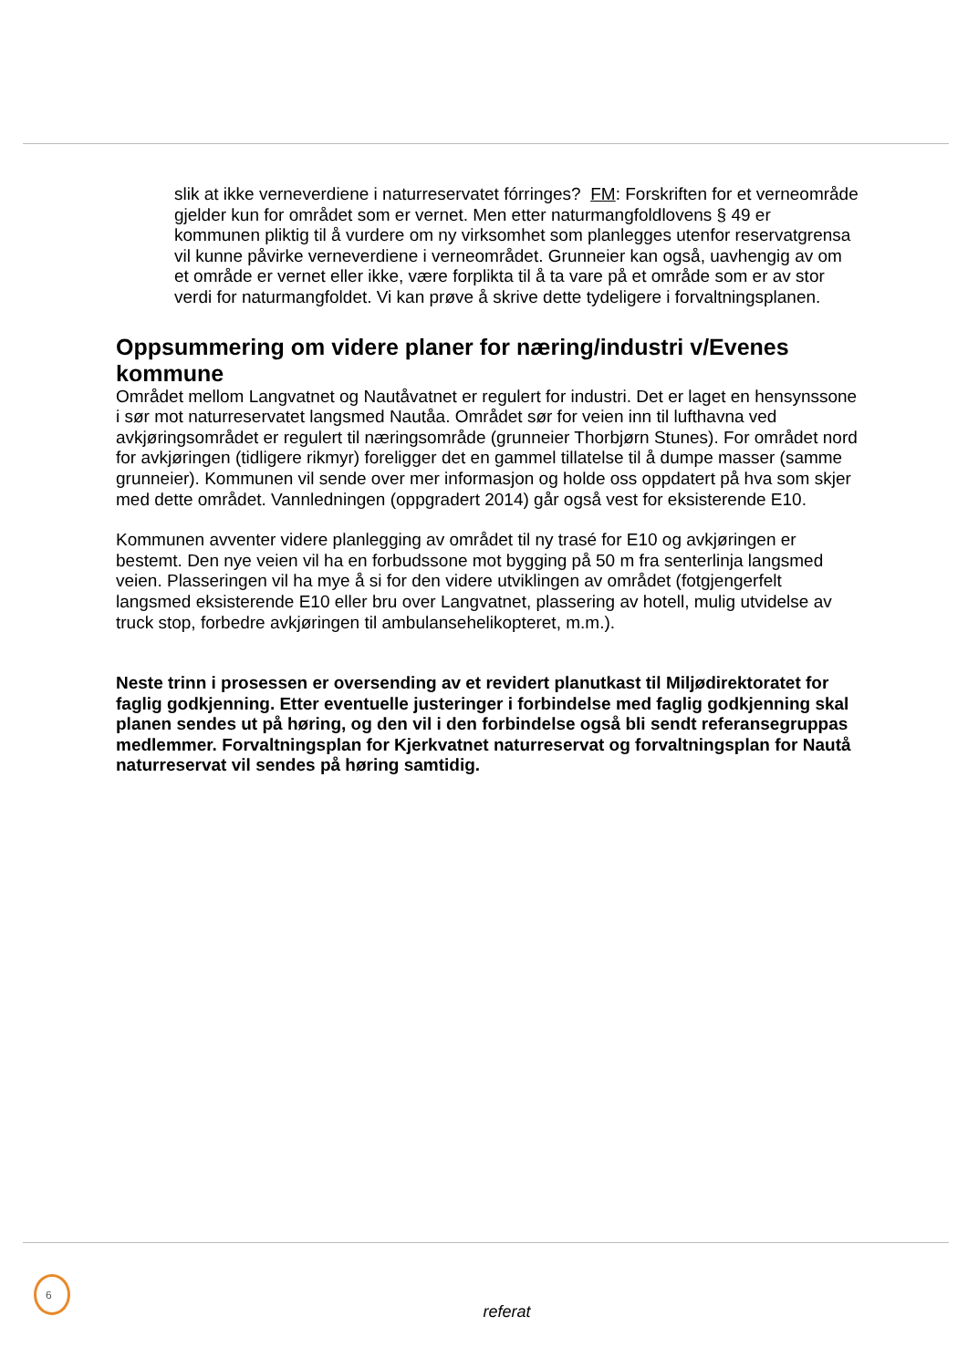slik at ikke verneverdiene i naturreservatet fórringes? FM: Forskriften for et verneområde gjelder kun for området som er vernet. Men etter naturmangfoldlovens § 49 er kommunen pliktig til å vurdere om ny virksomhet som planlegges utenfor reservatgrensa vil kunne påvirke verneverdiene i verneområdet. Grunneier kan også, uavhengig av om et område er vernet eller ikke, være forplikta til å ta vare på et område som er av stor verdi for naturmangfoldet. Vi kan prøve å skrive dette tydeligere i forvaltningsplanen.
Oppsummering om videre planer for næring/industri v/Evenes kommune
Området mellom Langvatnet og Nautåvatnet er regulert for industri. Det er laget en hensynssone i sør mot naturreservatet langsmed Nautåa. Området sør for veien inn til lufthavna ved avkjøringsområdet er regulert til næringsområde (grunneier Thorbjørn Stunes). For området nord for avkjøringen (tidligere rikmyr) foreligger det en gammel tillatelse til å dumpe masser (samme grunneier). Kommunen vil sende over mer informasjon og holde oss oppdatert på hva som skjer med dette området. Vannledningen (oppgradert 2014) går også vest for eksisterende E10.
Kommunen avventer videre planlegging av området til ny trasé for E10 og avkjøringen er bestemt. Den nye veien vil ha en forbudssone mot bygging på 50 m fra senterlinja langsmed veien. Plasseringen vil ha mye å si for den videre utviklingen av området (fotgjengerfelt langsmed eksisterende E10 eller bru over Langvatnet, plassering av hotell, mulig utvidelse av truck stop, forbedre avkjøringen til ambulansehelikopteret, m.m.).
Neste trinn i prosessen er oversending av et revidert planutkast til Miljødirektoratet for faglig godkjenning. Etter eventuelle justeringer i forbindelse med faglig godkjenning skal planen sendes ut på høring, og den vil i den forbindelse også bli sendt referansegruppas medlemmer. Forvaltningsplan for Kjerkvatnet naturreservat og forvaltningsplan for Nautå naturreservat vil sendes på høring samtidig.
6
referat